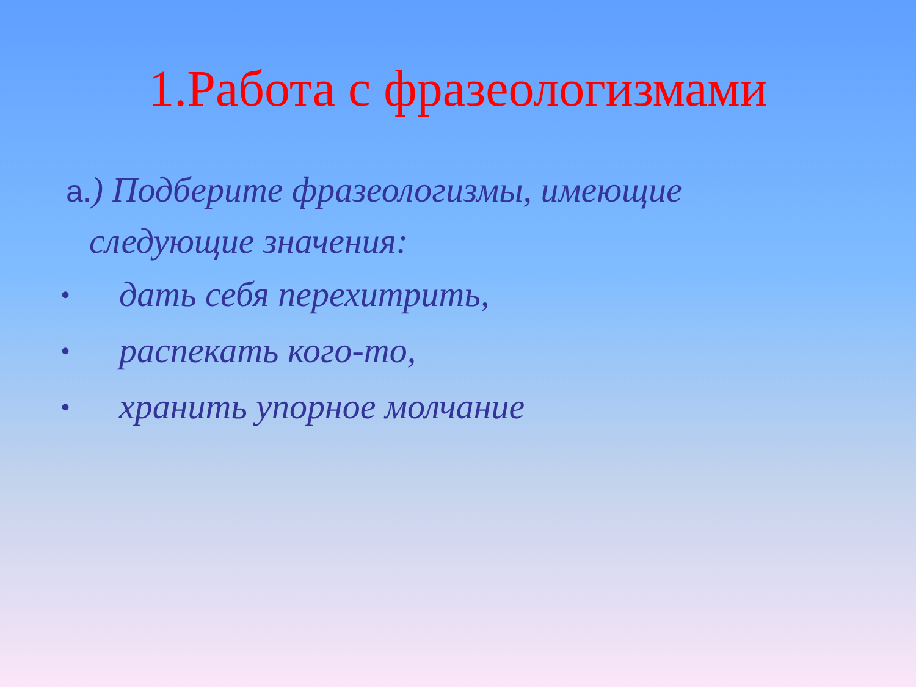1.Работа с фразеологизмами
а.) Подберите фразеологизмы, имеющие
следующие значения:
• дать себя перехитрить,
• распекать кого-то,
• хранить упорное молчание